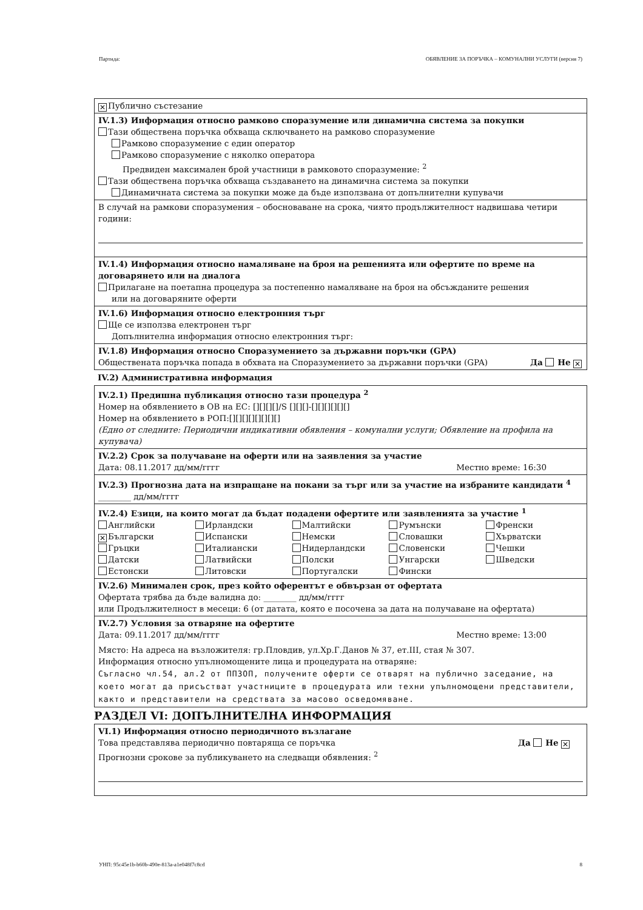Партида: ОБЯВЛЕНИЕ ЗА ПОРЪЧКА – КОМУНАЛНИ УСЛУГИ (версия 7)
✕ Публично състезание
IV.1.3) Информация относно рамково споразумение или динамична система за покупки
Тази обществена поръчка обхваща сключването на рамково споразумение
Рамково споразумение с един оператор
Рамково споразумение с няколко оператора
Предвиден максимален брой участници в рамковото споразумение: <sup>2</sup>
Тази обществена поръчка обхваща създаването на динамична система за покупки
Динамичната система за покупки може да бъде използвана от допълнителни купувачи
В случай на рамкови споразумения – обосноваване на срока, чиято продължителност надвишава четири години:
IV.1.4) Информация относно намаляване на броя на решенията или офертите по време на договарянето или на диалога
Прилагане на поетапна процедура за постепенно намаляване на броя на обсъжданите решения
или на договаряните оферти
IV.1.6) Информация относно електронния търг
Ще се използва електронен търг
Допълнителна информация относно електронния търг:
IV.1.8) Информация относно Споразумението за държавни поръчки (GPA)
Обществената поръчка попада в обхвата на Споразумението за държавни поръчки (GPA) Да Не ✕
IV.2) Административна информация
IV.2.1) Предишна публикация относно тази процедура <sup>2</sup>
Номер на обявлението в ОВ на ЕС: [][][][]/S [][][]-[][][][][][]
Номер на обявлението в РОП:[][][][][][][][]
(Едно от следните: Периодични индикативни обявления – комунални услуги; Обявление на профила на купувача)
IV.2.2) Срок за получаване на оферти или на заявления за участие
Дата: 08.11.2017 дд/мм/гггг Местно време: 16:30
IV.2.3) Прогнозна дата на изпращане на покани за търг или за участие на избраните кандидати <sup>4</sup>
________ дд/мм/гггг
IV.2.4) Езици, на които могат да бъдат подадени офертите или заявленията за участие <sup>1</sup>
Английски Ирландски Малтийски Румънски Френски ✕ Български Испански Немски Словашки Хърватски Гръцки Италиански Нидерландски Словенски Чешки Датски Латвийски Полски Унгарски Шведски Естонски Литовски Португалски Фински
IV.2.6) Минимален срок, през който оферентът е обвързан от офертата
Офертата трябва да бъде валидна до: ________ дд/мм/гггг
или Продължителност в месеци: 6 (от датата, която е посочена за дата на получаване на офертата)
IV.2.7) Условия за отваряне на офертите
Дата: 09.11.2017 дд/мм/гггг Местно време: 13:00
Място: На адреса на възложителя: гр.Пловдив, ул.Хр.Г.Данов № 37, ет.III, стая № 307.
Информация относно упълномощените лица и процедурата на отваряне:
Съгласно чл.54, ал.2 от ППЗОП, получените оферти се отварят на публично заседание, на което могат да присъстват участниците в процедурата или техни упълномощени представители, както и представители на средствата за масово осведомяване.
РАЗДЕЛ VI: ДОПЪЛНИТЕЛНА ИНФОРМАЦИЯ
VI.1) Информация относно периодичното възлагане
Това представлява периодично повтаряща се поръчка Да Не ✕
Прогнозни срокове за публикуването на следващи обявления: <sup>2</sup>
УНП: 95c45e1b-b60b-490e-813a-a1e048f7c8cd 8